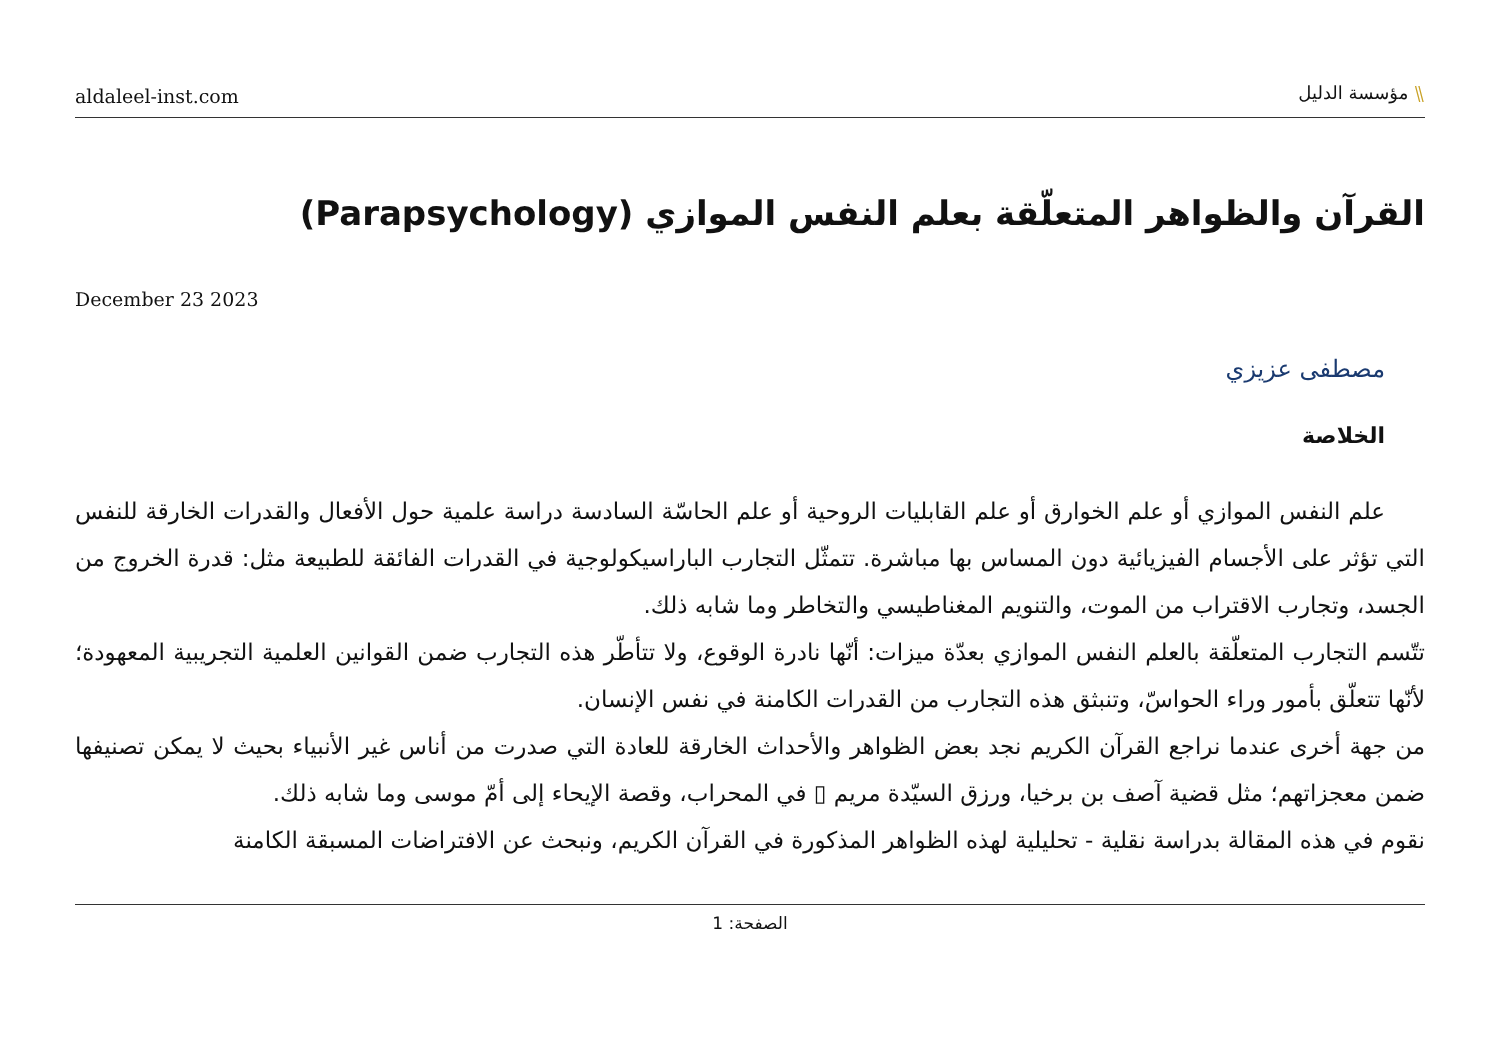aldaleel-inst.com
⫽ مؤسسة الدليل
القرآن والظواهر المتعلّقة بعلم النفس الموازي (Parapsychology)
December 23 2023
مصطفى عزيزي
الخلاصة
علم النفس الموازي أو علم الخوارق أو علم القابليات الروحية أو علم الحاسّة السادسة دراسة علمية حول الأفعال والقدرات الخارقة للنفس التي تؤثر على الأجسام الفيزيائية دون المساس بها مباشرة. تتمثّل التجارب الباراسيكولوجية في القدرات الفائقة للطبيعة مثل: قدرة الخروج من الجسد، وتجارب الاقتراب من الموت، والتنويم المغناطيسي والتخاطر وما شابه ذلك.
تتّسم التجارب المتعلّقة بالعلم النفس الموازي بعدّة ميزات: أنّها نادرة الوقوع، ولا تتأطّر هذه التجارب ضمن القوانين العلمية التجريبية المعهودة؛ لأنّها تتعلّق بأمور وراء الحواسّ، وتنبثق هذه التجارب من القدرات الكامنة في نفس الإنسان.
من جهة أخرى عندما نراجع القرآن الكريم نجد بعض الظواهر والأحداث الخارقة للعادة التي صدرت من أناس غير الأنبياء بحيث لا يمكن تصنيفها ضمن معجزاتهم؛ مثل قضية آصف بن برخيا، ورزق السيّدة مريم ▯ في المحراب، وقصة الإيحاء إلى أمّ موسى وما شابه ذلك.
نقوم في هذه المقالة بدراسة نقلية - تحليلية لهذه الظواهر المذكورة في القرآن الكريم، ونبحث عن الافتراضات المسبقة الكامنة
الصفحة: 1